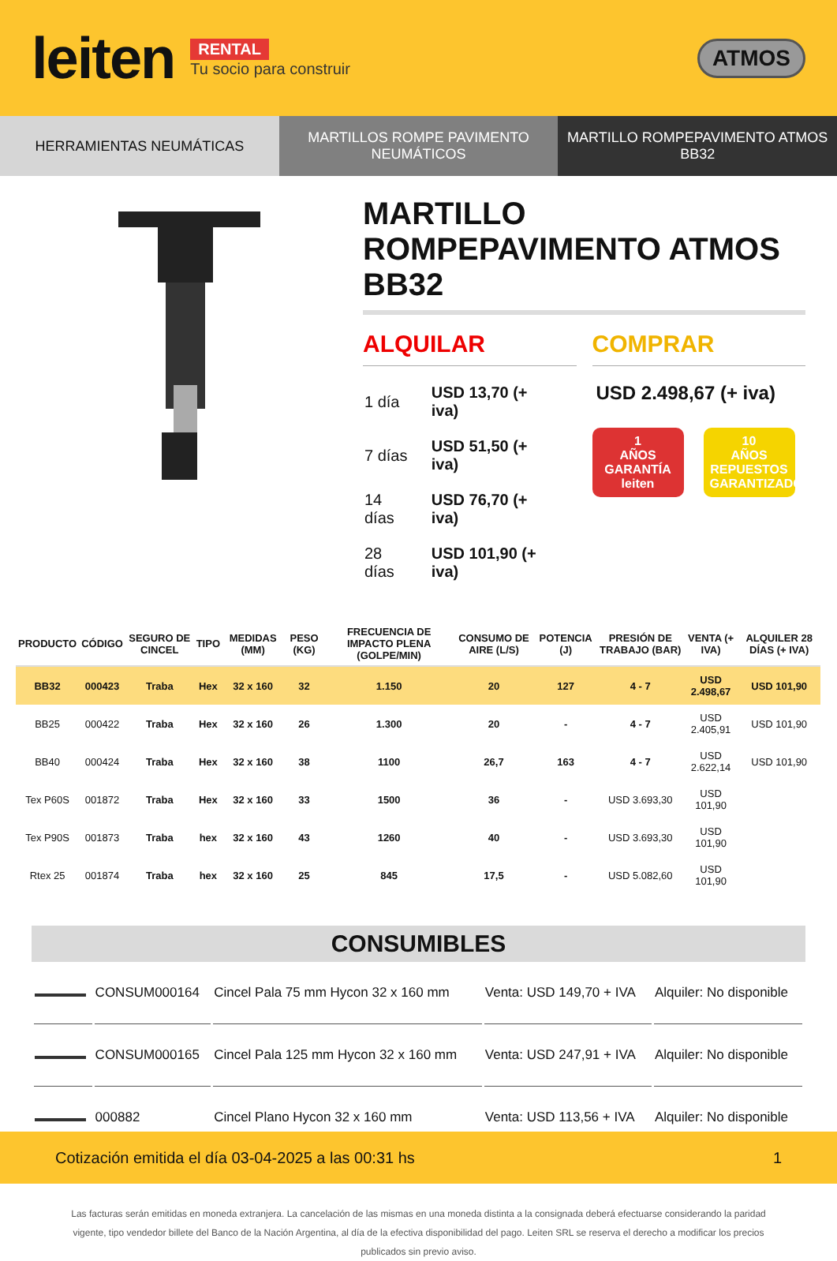leiten
RENTAL
Tu socio para construir
ATMOS
HERRAMIENTAS NEUMÁTICAS MARTILLOS ROMPE PAVIMENTO
NEUMÁTICOS
MARTILLO ROMPEPAVIMENTO ATMOS BB32
MARTILLO ROMPEPAVIMENTO ATMOS BB32
ALQUILAR
| 1 día | USD 13,70 (+ iva) |
| 7 días | USD 51,50 (+ iva) |
| 14 días | USD 76,70 (+ iva) |
| 28 días | USD 101,90 (+ iva) |
COMPRAR
USD 2.498,67 (+ iva)
1
AÑOS
GARANTÍA
leiten
10
AÑOS
REPUESTOS GARANTIZADOS
| PRODUCTO | CÓDIGO | SEGURO DE CINCEL | TIPO | MEDIDAS (MM) | PESO (KG) | FRECUENCIA DE IMPACTO PLENA (GOLPE/MIN) | CONSUMO DE AIRE (L/S) | POTENCIA (J) | PRESIÓN DE TRABAJO (BAR) | VENTA (+ IVA) | ALQUILER 28 DÍAS (+ IVA) |
| --- | --- | --- | --- | --- | --- | --- | --- | --- | --- | --- | --- |
| BB32 | 000423 | Traba | Hex | 32 x 160 | 32 | 1.150 | 20 | 127 | 4 - 7 | USD 2.498,67 | USD 101,90 |
| BB25 | 000422 | Traba | Hex | 32 x 160 | 26 | 1.300 | 20 | - | 4 - 7 | USD 2.405,91 | USD 101,90 |
| BB40 | 000424 | Traba | Hex | 32 x 160 | 38 | 1100 | 26,7 | 163 | 4 - 7 | USD 2.622,14 | USD 101,90 |
| Tex P60S | 001872 | Traba | Hex | 32 x 160 | 33 | 1500 | 36 | - | USD 3.693,30 | USD 101,90 | |
| Tex P90S | 001873 | Traba | hex | 32 x 160 | 43 | 1260 | 40 | - | USD 3.693,30 | USD 101,90 | |
| Rtex 25 | 001874 | Traba | hex | 32 x 160 | 25 | 845 | 17,5 | - | USD 5.082,60 | USD 101,90 | |
CONSUMIBLES
| | CONSUM000164 | Cincel Pala 75 mm Hycon 32 x 160 mm | Venta: USD 149,70 + IVA | Alquiler: No disponible |
| | CONSUM000165 | Cincel Pala 125 mm Hycon 32 x 160 mm | Venta: USD 247,91 + IVA | Alquiler: No disponible |
| | 000882 | Cincel Plano Hycon 32 x 160 mm | Venta: USD 113,56 + IVA | Alquiler: No disponible |
Las facturas serán emitidas en moneda extranjera. La cancelación de las mismas en una moneda distinta a la consignada deberá efectuarse considerando la paridad vigente, tipo vendedor billete del Banco de la Nación Argentina, al día de la efectiva disponibilidad del pago. Leiten SRL se reserva el derecho a modificar los precios publicados sin previo aviso.
Cotización emitida el día 03-04-2025 a las 00:31 hs 1